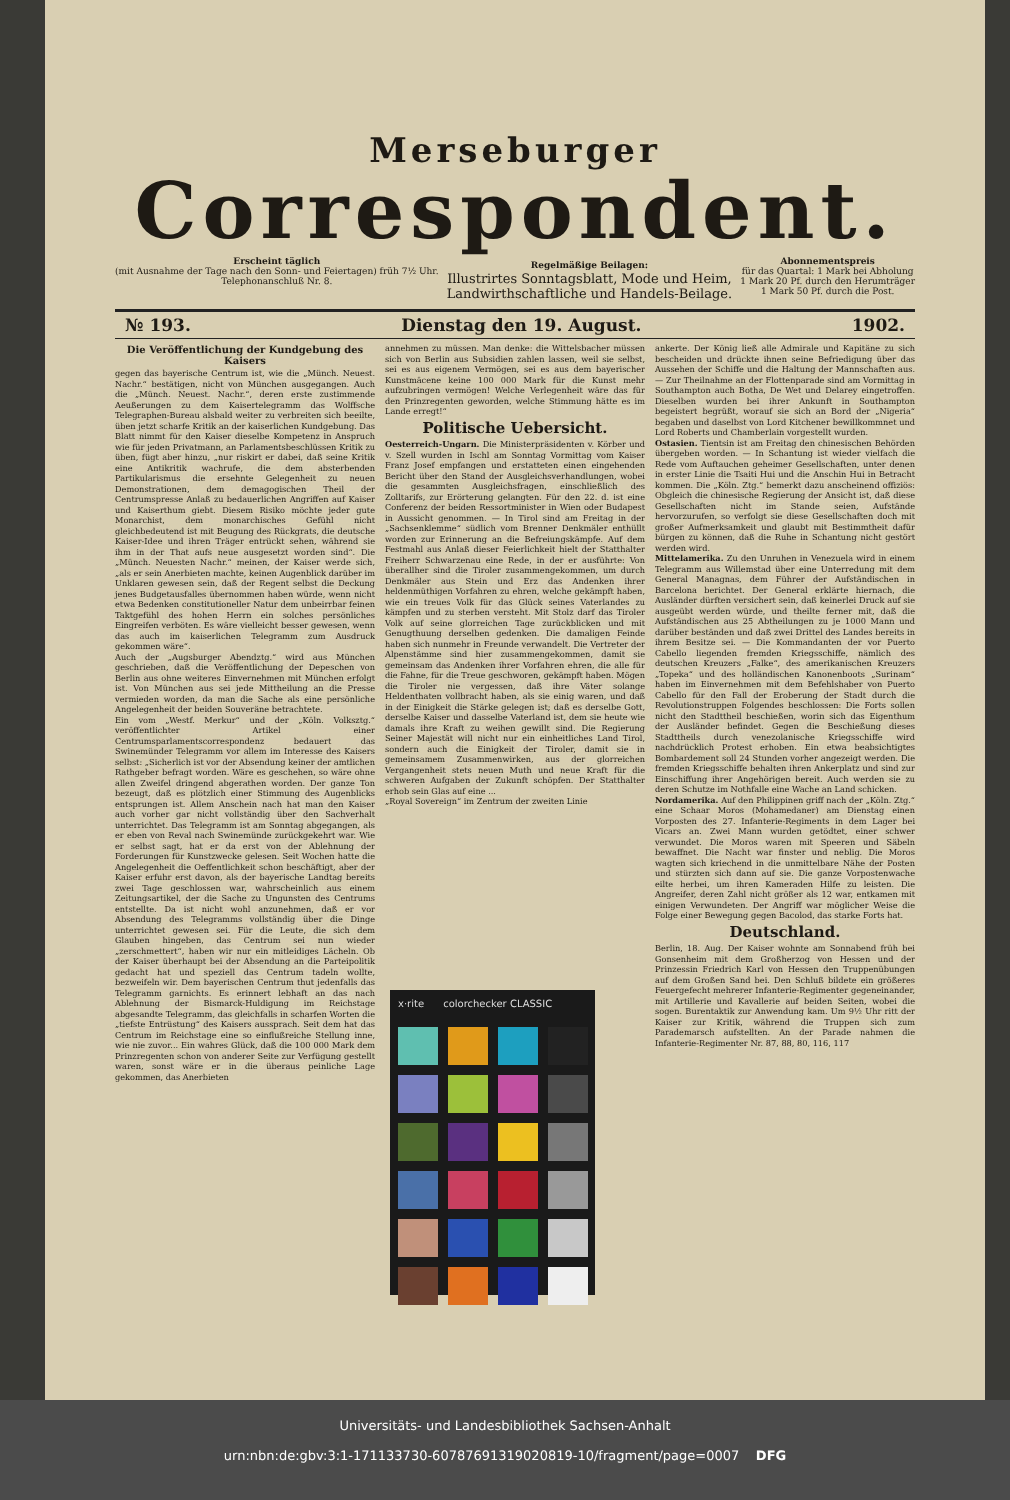Merseburger
Correspondent.
Erscheint täglich
(mit Ausnahme der Tage nach den Sonn- und Feiertagen) früh 7½ Uhr.
Telephonanschluß Nr. 8.
Regelmäßige Beilagen:
Illustrirtes Sonntagsblatt, Mode und Heim,
Landwirthschaftliche und Handels-Beilage.
Abonnementspreis
für das Quartal: 1 Mark bei Abholung
1 Mark 20 Pf. durch den Herumträger
1 Mark 50 Pf. durch die Post.
№ 193. Dienstag den 19. August. 1902.
Die Veröffentlichung der Kundgebung des Kaisers
gegen das bayerische Centrum ist, wie die „Münch. Neuest. Nachr.“ bestätigen, nicht von München ausgegangen. Auch die „Münch. Neuest. Nachr.“, deren erste zustimmende Aeußerungen zu dem Kaisertelegramm das Wolffsche Telegraphen-Bureau alsbald weiter zu verbreiten sich beeilte, üben jetzt scharfe Kritik an der kaiserlichen Kundgebung. Das Blatt nimmt für den Kaiser dieselbe Kompetenz in Anspruch wie für jeden Privatmann, an Parlamentsbeschlüssen Kritik zu üben, fügt aber hinzu, „nur riskirt er dabei, daß seine Kritik eine Antikritik wachrufe, die dem absterbenden Partikularismus die ersehnte Gelegenheit zu neuen Demonstrationen, dem demagogischen Theil der Centrumspresse Anlaß zu bedauerlichen Angriffen auf Kaiser und Kaiserthum giebt. Diesem Risiko möchte jeder gute Monarchist, dem monarchisches Gefühl nicht gleichbedeutend ist mit Beugung des Rückgrats, die deutsche Kaiser-Idee und ihren Träger entrückt sehen, während sie ihm in der That aufs neue ausgesetzt worden sind“. Die „Münch. Neuesten Nachr.“ meinen, der Kaiser werde sich, „als er sein Anerbieten machte, keinen Augenblick darüber im Unklaren gewesen sein, daß der Regent selbst die Deckung jenes Budgetausfalles übernommen haben würde, wenn nicht etwa Bedenken constitutioneller Natur dem unbeirrbar feinen Taktgefühl des hohen Herrn ein solches persönliches Eingreifen verböten. Es wäre vielleicht besser gewesen, wenn das auch im kaiserlichen Telegramm zum Ausdruck gekommen wäre“.
Auch der „Augsburger Abendztg.“ wird aus München geschrieben, daß die Veröffentlichung der Depeschen von Berlin aus ohne weiteres Einvernehmen mit München erfolgt ist. Von München aus sei jede Mittheilung an die Presse vermieden worden, da man die Sache als eine persönliche Angelegenheit der beiden Souveräne betrachtete.
Ein vom „Westf. Merkur“ und der „Köln. Volksztg.“ veröffentlichter Artikel einer Centrumsparlamentscorrespondenz bedauert das Swinemünder Telegramm vor allem im Interesse des Kaisers selbst: „Sicherlich ist vor der Absendung keiner der amtlichen Rathgeber befragt worden. Wäre es geschehen, so wäre ohne allen Zweifel dringend abgerathen worden. Der ganze Ton bezeugt, daß es plötzlich einer Stimmung des Augenblicks entsprungen ist. Allem Anschein nach hat man den Kaiser auch vorher gar nicht vollständig über den Sachverhalt unterrichtet. Das Telegramm ist am Sonntag abgegangen, als er eben von Reval nach Swinemünde zurückgekehrt war. Wie er selbst sagt, hat er da erst von der Ablehnung der Forderungen für Kunstzwecke gelesen. Seit Wochen hatte die Angelegenheit die Oeffentlichkeit schon beschäftigt, aber der Kaiser erfuhr erst davon, als der bayerische Landtag bereits zwei Tage geschlossen war, wahrscheinlich aus einem Zeitungsartikel, der die Sache zu Ungunsten des Centrums entstellte. Da ist nicht wohl anzunehmen, daß er vor Absendung des Telegramms vollständig über die Dinge unterrichtet gewesen sei. Für die Leute, die sich dem Glauben hingeben, das Centrum sei nun wieder „zerschmettert“, haben wir nur ein mitleidiges Lächeln. Ob der Kaiser überhaupt bei der Absendung an die Parteipolitik gedacht hat und speziell das Centrum tadeln wollte, bezweifeln wir. Dem bayerischen Centrum thut jedenfalls das Telegramm garnichts. Es erinnert lebhaft an das nach Ablehnung der Bismarck-Huldigung im Reichstage abgesandte Telegramm, das gleichfalls in scharfen Worten die „tiefste Entrüstung“ des Kaisers aussprach. Seit dem hat das Centrum im Reichstage eine so einflußreiche Stellung inne, wie nie zuvor... Ein wahres Glück, daß die 100 000 Mark dem Prinzregenten schon von anderer Seite zur Verfügung gestellt waren, sonst wäre er in die überaus peinliche Lage gekommen, das Anerbieten
annehmen zu müssen. Man denke: die Wittelsbacher müssen sich von Berlin aus Subsidien zahlen lassen, weil sie selbst, sei es aus eigenem Vermögen, sei es aus dem bayerischer Kunstmäcene keine 100 000 Mark für die Kunst mehr aufzubringen vermögen! Welche Verlegenheit wäre das für den Prinzregenten geworden, welche Stimmung hätte es im Lande erregt!“
Politische Uebersicht.
Oesterreich-Ungarn. Die Ministerpräsidenten v. Körber und v. Szell wurden in Ischl am Sonntag Vormittag vom Kaiser Franz Josef empfangen und erstatteten einen eingehenden Bericht über den Stand der Ausgleichsverhandlungen, wobei die gesammten Ausgleichsfragen, einschließlich des Zolltarifs, zur Erörterung gelangten. Für den 22. d. ist eine Conferenz der beiden Ressortminister in Wien oder Budapest in Aussicht genommen. — In Tirol sind am Freitag in der „Sachsenklemme“ südlich vom Brenner Denkmäler enthüllt worden zur Erinnerung an die Befreiungskämpfe. Auf dem Festmahl aus Anlaß dieser Feierlichkeit hielt der Statthalter Freiherr Schwarzenau eine Rede, in der er ausführte: Von überallher sind die Tiroler zusammengekommen, um durch Denkmäler aus Stein und Erz das Andenken ihrer heldenmüthigen Vorfahren zu ehren, welche gekämpft haben, wie ein treues Volk für das Glück seines Vaterlandes zu kämpfen und zu sterben versteht. Mit Stolz darf das Tiroler Volk auf seine glorreichen Tage zurückblicken und mit Genugthuung derselben gedenken. Die damaligen Feinde haben sich nunmehr in Freunde verwandelt. Die Vertreter der Alpenstämme sind hier zusammengekommen, damit sie gemeinsam das Andenken ihrer Vorfahren ehren, die alle für die Fahne, für die Treue geschworen, gekämpft haben. Mögen die Tiroler nie vergessen, daß ihre Väter solange Heldenthaten vollbracht haben, als sie einig waren, und daß in der Einigkeit die Stärke gelegen ist; daß es derselbe Gott, derselbe Kaiser und dasselbe Vaterland ist, dem sie heute wie damals ihre Kraft zu weihen gewillt sind. Die Regierung Seiner Majestät will nicht nur ein einheitliches Land Tirol, sondern auch die Einigkeit der Tiroler, damit sie in gemeinsamem Zusammenwirken, aus der glorreichen Vergangenheit stets neuen Muth und neue Kraft für die schweren Aufgaben der Zukunft schöpfen. Der Statthalter erhob sein Glas auf eine ...
„Royal Sovereign“ im Zentrum der zweiten Linie
ankerte. Der König ließ alle Admirale und Kapitäne zu sich bescheiden und drückte ihnen seine Befriedigung über das Aussehen der Schiffe und die Haltung der Mannschaften aus. — Zur Theilnahme an der Flottenparade sind am Vormittag in Southampton auch Botha, De Wet und Delarey eingetroffen. Dieselben wurden bei ihrer Ankunft in Southampton begeistert begrüßt, worauf sie sich an Bord der „Nigeria“ begaben und daselbst von Lord Kitchener bewillkommnet und Lord Roberts und Chamberlain vorgestellt wurden.
Ostasien. Tientsin ist am Freitag den chinesischen Behörden übergeben worden. — In Schantung ist wieder vielfach die Rede vom Auftauchen geheimer Gesellschaften, unter denen in erster Linie die Tsaiti Hui und die Anschin Hui in Betracht kommen. Die „Köln. Ztg.“ bemerkt dazu anscheinend offiziös: Obgleich die chinesische Regierung der Ansicht ist, daß diese Gesellschaften nicht im Stande seien, Aufstände hervorzurufen, so verfolgt sie diese Gesellschaften doch mit großer Aufmerksamkeit und glaubt mit Bestimmtheit dafür bürgen zu können, daß die Ruhe in Schantung nicht gestört werden wird.
Mittelamerika. Zu den Unruhen in Venezuela wird in einem Telegramm aus Willemstad über eine Unterredung mit dem General Managnas, dem Führer der Aufständischen in Barcelona berichtet. Der General erklärte hiernach, die Ausländer dürften versichert sein, daß keinerlei Druck auf sie ausgeübt werden würde, und theilte ferner mit, daß die Aufständischen aus 25 Abtheilungen zu je 1000 Mann und darüber beständen und daß zwei Drittel des Landes bereits in ihrem Besitze sei. — Die Kommandanten der vor Puerto Cabello liegenden fremden Kriegsschiffe, nämlich des deutschen Kreuzers „Falke“, des amerikanischen Kreuzers „Topeka“ und des holländischen Kanonenboots „Surinam“ haben im Einvernehmen mit dem Befehlshaber von Puerto Cabello für den Fall der Eroberung der Stadt durch die Revolutionstruppen Folgendes beschlossen: Die Forts sollen nicht den Stadttheil beschießen, worin sich das Eigenthum der Ausländer befindet. Gegen die Beschießung dieses Stadttheils durch venezolanische Kriegsschiffe wird nachdrücklich Protest erhoben. Ein etwa beabsichtigtes Bombardement soll 24 Stunden vorher angezeigt werden. Die fremden Kriegsschiffe behalten ihren Ankerplatz und sind zur Einschiffung ihrer Angehörigen bereit. Auch werden sie zu deren Schutze im Nothfalle eine Wache an Land schicken.
Nordamerika. Auf den Philippinen griff nach der „Köln. Ztg.“ eine Schaar Moros (Mohamedaner) am Dienstag einen Vorposten des 27. Infanterie-Regiments in dem Lager bei Vicars an. Zwei Mann wurden getödtet, einer schwer verwundet. Die Moros waren mit Speeren und Säbeln bewaffnet. Die Nacht war finster und neblig. Die Moros wagten sich kriechend in die unmittelbare Nähe der Posten und stürzten sich dann auf sie. Die ganze Vorpostenwache eilte herbei, um ihren Kameraden Hilfe zu leisten. Die Angreifer, deren Zahl nicht größer als 12 war, entkamen mit einigen Verwundeten. Der Angriff war möglicher Weise die Folge einer Bewegung gegen Bacolod, das starke Forts hat.
Deutschland.
Berlin, 18. Aug. Der Kaiser wohnte am Sonnabend früh bei Gonsenheim mit dem Großherzog von Hessen und der Prinzessin Friedrich Karl von Hessen den Truppenübungen auf dem Großen Sand bei. Den Schluß bildete ein größeres Feuergefecht mehrerer Infanterie-Regimenter gegeneinander, mit Artillerie und Kavallerie auf beiden Seiten, wobei die sogen. Burentaktik zur Anwendung kam. Um 9½ Uhr ritt der Kaiser zur Kritik, während die Truppen sich zum Parademarsch aufstellten. An der Parade nahmen die Infanterie-Regimenter Nr. 87, 88, 80, 116, 117
x·rite colorchecker CLASSIC
Universitäts- und Landesbibliothek Sachsen-Anhalt
urn:nbn:de:gbv:3:1-171133730-60787691319020819-10/fragment/page=0007 DFG